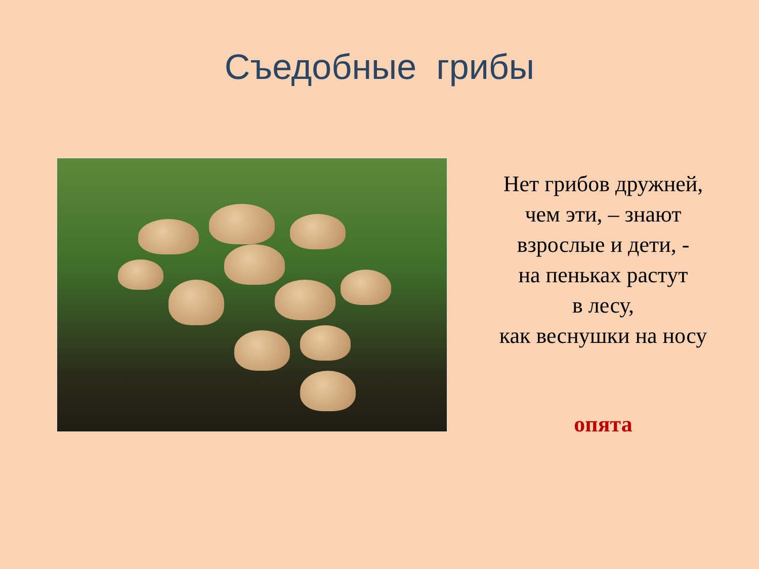Съедобные грибы
Нет грибов дружней,
чем эти, – знают
взрослые и дети, -
на пеньках растут
в лесу,
как веснушки на носу
опята